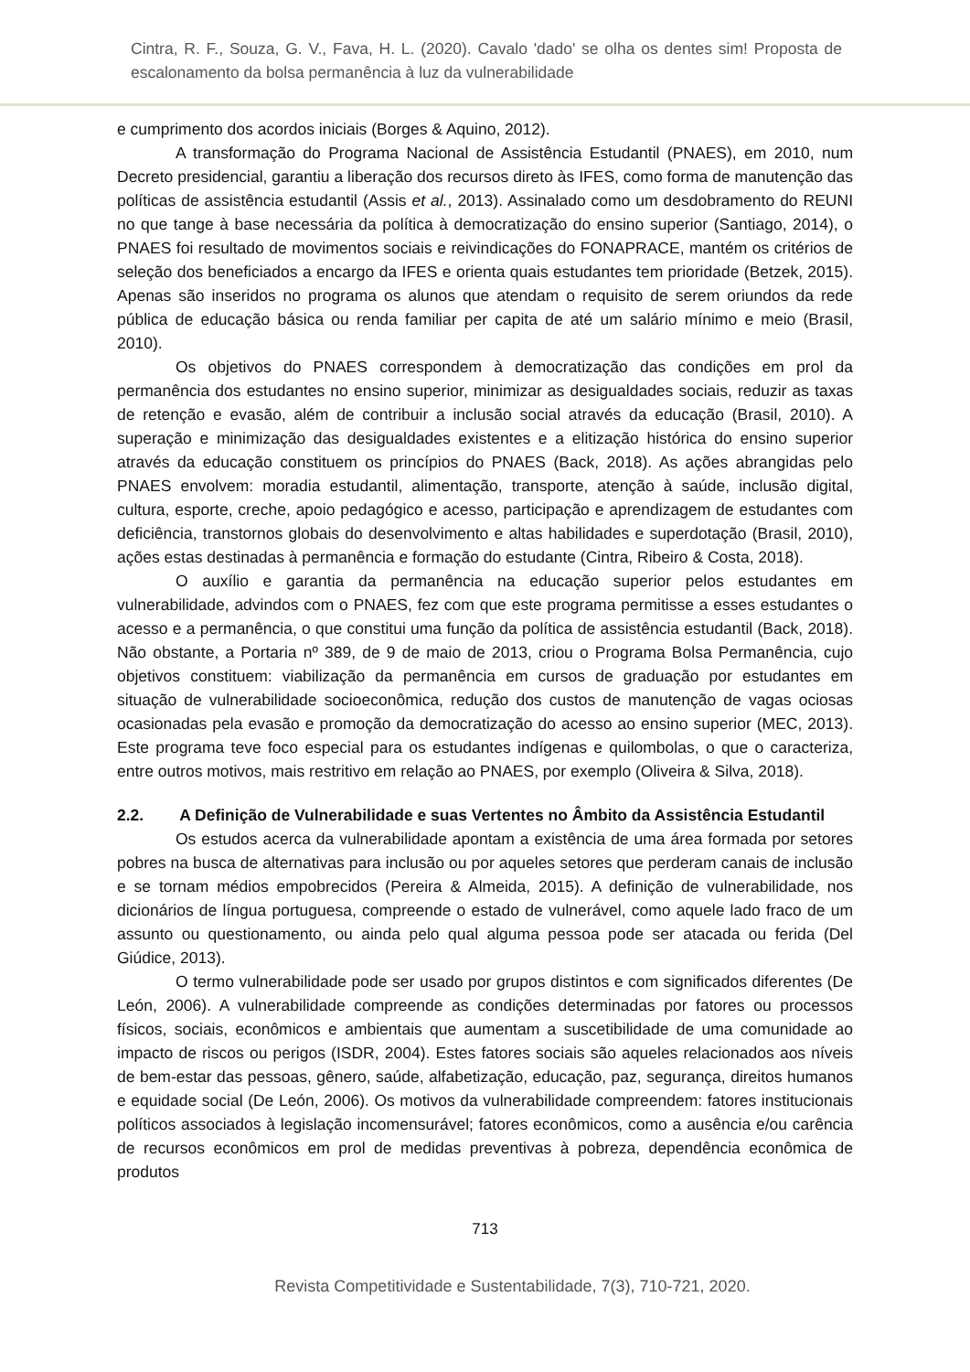Cintra, R. F., Souza, G. V., Fava, H. L. (2020). Cavalo 'dado' se olha os dentes sim! Proposta de escalonamento da bolsa permanência à luz da vulnerabilidade
e cumprimento dos acordos iniciais (Borges & Aquino, 2012).
A transformação do Programa Nacional de Assistência Estudantil (PNAES), em 2010, num Decreto presidencial, garantiu a liberação dos recursos direto às IFES, como forma de manutenção das políticas de assistência estudantil (Assis et al., 2013). Assinalado como um desdobramento do REUNI no que tange à base necessária da política à democratização do ensino superior (Santiago, 2014), o PNAES foi resultado de movimentos sociais e reivindicações do FONAPRACE, mantém os critérios de seleção dos beneficiados a encargo da IFES e orienta quais estudantes tem prioridade (Betzek, 2015). Apenas são inseridos no programa os alunos que atendam o requisito de serem oriundos da rede pública de educação básica ou renda familiar per capita de até um salário mínimo e meio (Brasil, 2010).
Os objetivos do PNAES correspondem à democratização das condições em prol da permanência dos estudantes no ensino superior, minimizar as desigualdades sociais, reduzir as taxas de retenção e evasão, além de contribuir a inclusão social através da educação (Brasil, 2010). A superação e minimização das desigualdades existentes e a elitização histórica do ensino superior através da educação constituem os princípios do PNAES (Back, 2018). As ações abrangidas pelo PNAES envolvem: moradia estudantil, alimentação, transporte, atenção à saúde, inclusão digital, cultura, esporte, creche, apoio pedagógico e acesso, participação e aprendizagem de estudantes com deficiência, transtornos globais do desenvolvimento e altas habilidades e superdotação (Brasil, 2010), ações estas destinadas à permanência e formação do estudante (Cintra, Ribeiro & Costa, 2018).
O auxílio e garantia da permanência na educação superior pelos estudantes em vulnerabilidade, advindos com o PNAES, fez com que este programa permitisse a esses estudantes o acesso e a permanência, o que constitui uma função da política de assistência estudantil (Back, 2018). Não obstante, a Portaria nº 389, de 9 de maio de 2013, criou o Programa Bolsa Permanência, cujo objetivos constituem: viabilização da permanência em cursos de graduação por estudantes em situação de vulnerabilidade socioeconômica, redução dos custos de manutenção de vagas ociosas ocasionadas pela evasão e promoção da democratização do acesso ao ensino superior (MEC, 2013). Este programa teve foco especial para os estudantes indígenas e quilombolas, o que o caracteriza, entre outros motivos, mais restritivo em relação ao PNAES, por exemplo (Oliveira & Silva, 2018).
2.2. A Definição de Vulnerabilidade e suas Vertentes no Âmbito da Assistência Estudantil
Os estudos acerca da vulnerabilidade apontam a existência de uma área formada por setores pobres na busca de alternativas para inclusão ou por aqueles setores que perderam canais de inclusão e se tornam médios empobrecidos (Pereira & Almeida, 2015). A definição de vulnerabilidade, nos dicionários de língua portuguesa, compreende o estado de vulnerável, como aquele lado fraco de um assunto ou questionamento, ou ainda pelo qual alguma pessoa pode ser atacada ou ferida (Del Giúdice, 2013).
O termo vulnerabilidade pode ser usado por grupos distintos e com significados diferentes (De León, 2006). A vulnerabilidade compreende as condições determinadas por fatores ou processos físicos, sociais, econômicos e ambientais que aumentam a suscetibilidade de uma comunidade ao impacto de riscos ou perigos (ISDR, 2004). Estes fatores sociais são aqueles relacionados aos níveis de bem-estar das pessoas, gênero, saúde, alfabetização, educação, paz, segurança, direitos humanos e equidade social (De León, 2006). Os motivos da vulnerabilidade compreendem: fatores institucionais políticos associados à legislação incomensurável; fatores econômicos, como a ausência e/ou carência de recursos econômicos em prol de medidas preventivas à pobreza, dependência econômica de produtos
713
Revista Competitividade e Sustentabilidade, 7(3), 710-721, 2020.